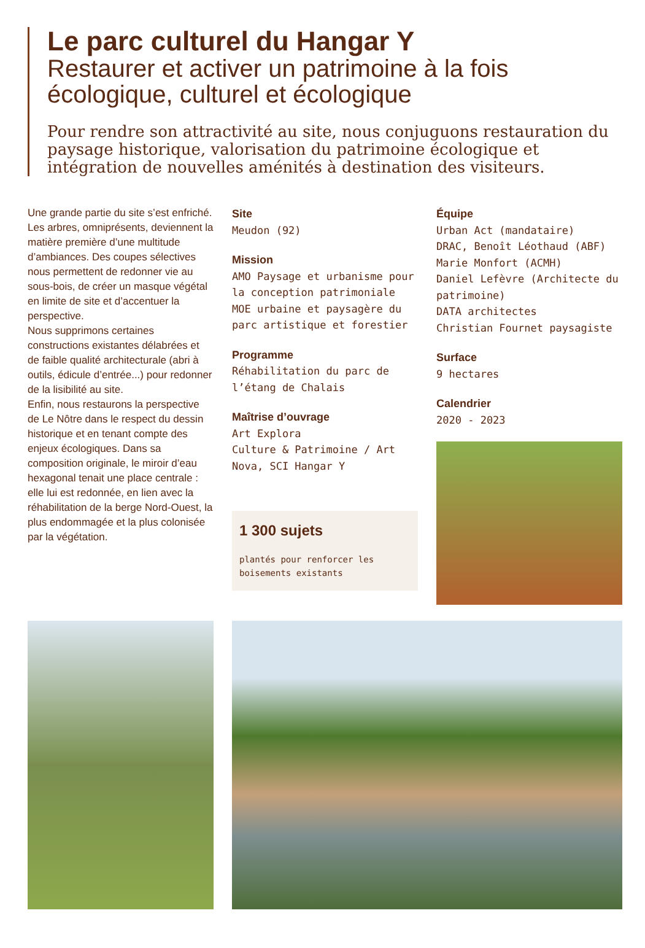Le parc culturel du Hangar Y
Restaurer et activer un patrimoine à la fois écologique, culturel et écologique
Pour rendre son attractivité au site, nous conjuguons restauration du paysage historique, valorisation du patrimoine écologique et intégration de nouvelles aménités à destination des visiteurs.
Une grande partie du site s’est enfriché. Les arbres, omniprésents, deviennent la matière première d’une multitude d’ambiances. Des coupes sélectives nous permettent de redonner vie au sous-bois, de créer un masque végétal en limite de site et d’accentuer la perspective.
Nous supprimons certaines constructions existantes délabrées et de faible qualité architecturale (abri à outils, édicule d’entrée...) pour redonner de la lisibilité au site.
Enfin, nous restaurons la perspective de Le Nôtre dans le respect du dessin historique et en tenant compte des enjeux écologiques. Dans sa composition originale, le miroir d’eau hexagonal tenait une place centrale : elle lui est redonnée, en lien avec la réhabilitation de la berge Nord-Ouest, la plus endommagée et la plus colonisée par la végétation.
Site
Meudon (92)
Mission
AMO Paysage et urbanisme pour la conception patrimoniale
MOE urbaine et paysagère du parc artistique et forestier
Programme
Réhabilitation du parc de l’étang de Chalais
Maîtrise d’ouvrage
Art Explora
Culture & Patrimoine / Art Nova, SCI Hangar Y
1 300 sujets
plantés pour renforcer les boisements existants
Équipe
Urban Act (mandataire)
DRAC, Benoît Léothaud (ABF)
Marie Monfort (ACMH)
Daniel Lefèvre (Architecte du patrimoine)
DATA architectes
Christian Fournet paysagiste
Surface
9 hectares
Calendrier
2020 - 2023